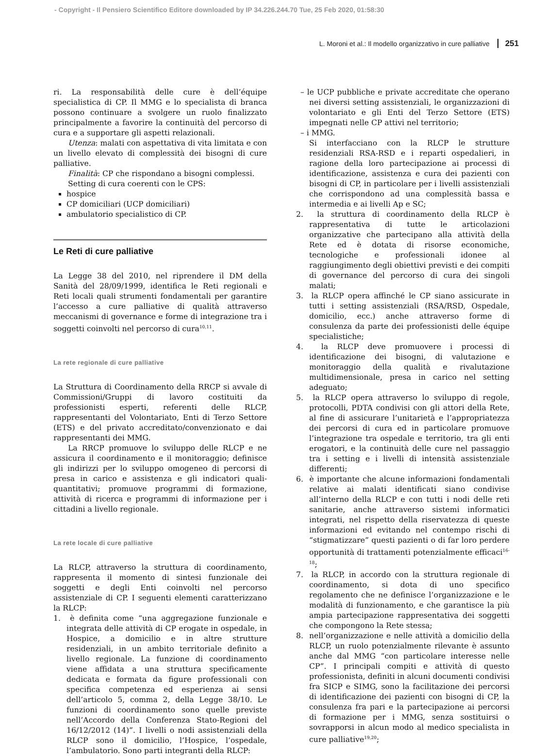- Copyright - Il Pensiero Scientifico Editore downloaded by IP 34.226.244.70 Tue, 25 Feb 2020, 01:58:30
L. Moroni et al.: Il modello organizzativo in cure palliative 251
ri. La responsabilità delle cure è dell’équipe specialistica di CP. Il MMG e lo specialista di branca possono continuare a svolgere un ruolo finalizzato principalmente a favorire la continuità del percorso di cura e a supportare gli aspetti relazionali.
Utenza: malati con aspettativa di vita limitata e con un livello elevato di complessità dei bisogni di cure palliative.
Finalità: CP che rispondano a bisogni complessi.
Setting di cura coerenti con le CPS:
hospice
CP domiciliari (UCP domiciliari)
ambulatorio specialistico di CP.
Le Reti di cure palliative
La Legge 38 del 2010, nel riprendere il DM della Sanità del 28/09/1999, identifica le Reti regionali e Reti locali quali strumenti fondamentali per garantire l’accesso a cure palliative di qualità attraverso meccanismi di governance e forme di integrazione tra i soggetti coinvolti nel percorso di cura<sup>10,11</sup>.
La rete regionale di cure palliative
La Struttura di Coordinamento della RRCP si avvale di Commissioni/Gruppi di lavoro costituiti da professionisti esperti, referenti delle RLCP, rappresentanti del Volontariato, Enti di Terzo Settore (ETS) e del privato accreditato/convenzionato e dai rappresentanti dei MMG.
La RRCP promuove lo sviluppo delle RLCP e ne assicura il coordinamento e il monitoraggio; definisce gli indirizzi per lo sviluppo omogeneo di percorsi di presa in carico e assistenza e gli indicatori quali-quantitativi; promuove programmi di formazione, attività di ricerca e programmi di informazione per i cittadini a livello regionale.
La rete locale di cure palliative
La RLCP, attraverso la struttura di coordinamento, rappresenta il momento di sintesi funzionale dei soggetti e degli Enti coinvolti nel percorso assistenziale di CP. I seguenti elementi caratterizzano la RLCP:
1. è definita come “una aggregazione funzionale e integrata delle attività di CP erogate in ospedale, in Hospice, a domicilio e in altre strutture residenziali, in un ambito territoriale definito a livello regionale. La funzione di coordinamento viene affidata a una struttura specificamente dedicata e formata da figure professionali con specifica competenza ed esperienza ai sensi dell’articolo 5, comma 2, della Legge 38/10. Le funzioni di coordinamento sono quelle previste nell’Accordo della Conferenza Stato-Regioni del 16/12/2012 (14)”. I livelli o nodi assistenziali della RLCP sono il domicilio, l’Hospice, l’ospedale, l’ambulatorio. Sono parti integranti della RLCP:
– le UCP pubbliche e private accreditate che operano nei diversi setting assistenziali, le organizzazioni di volontariato e gli Enti del Terzo Settore (ETS) impegnati nelle CP attivi nel territorio;
– i MMG.
Si interfacciano con la RLCP le strutture residenziali RSA-RSD e i reparti ospedalieri, in ragione della loro partecipazione ai processi di identificazione, assistenza e cura dei pazienti con bisogni di CP, in particolare per i livelli assistenziali che corrispondono ad una complessità bassa e intermedia e ai livelli Ap e SC;
2. la struttura di coordinamento della RLCP è rappresentativa di tutte le articolazioni organizzative che partecipano alla attività della Rete ed è dotata di risorse economiche, tecnologiche e professionali idonee al raggiungimento degli obiettivi previsti e dei compiti di governance del percorso di cura dei singoli malati;
3. la RLCP opera affinché le CP siano assicurate in tutti i setting assistenziali (RSA/RSD, Ospedale, domicilio, ecc.) anche attraverso forme di consulenza da parte dei professionisti delle équipe specialistiche;
4. la RLCP deve promuovere i processi di identificazione dei bisogni, di valutazione e monitoraggio della qualità e rivalutazione multidimensionale, presa in carico nel setting adeguato;
5. la RLCP opera attraverso lo sviluppo di regole, protocolli, PDTA condivisi con gli attori della Rete, al fine di assicurare l’unitarietà e l’appropriatezza dei percorsi di cura ed in particolare promuove l’integrazione tra ospedale e territorio, tra gli enti erogatori, e la continuità delle cure nel passaggio tra i setting e i livelli di intensità assistenziale differenti;
6. è importante che alcune informazioni fondamentali relative ai malati identificati siano condivise all’interno della RLCP e con tutti i nodi delle reti sanitarie, anche attraverso sistemi informatici integrati, nel rispetto della riservatezza di queste informazioni ed evitando nel contempo rischi di “stigmatizzare” questi pazienti o di far loro perdere opportunità di trattamenti potenzialmente efficaci<sup>16-18</sup>;
7. la RLCP, in accordo con la struttura regionale di coordinamento, si dota di uno specifico regolamento che ne definisce l’organizzazione e le modalità di funzionamento, e che garantisce la più ampia partecipazione rappresentativa dei soggetti che compongono la Rete stessa;
8. nell’organizzazione e nelle attività a domicilio della RLCP, un ruolo potenzialmente rilevante è assunto anche dal MMG “con particolare interesse nelle CP”. I principali compiti e attività di questo professionista, definiti in alcuni documenti condivisi fra SICP e SIMG, sono la facilitazione dei percorsi di identificazione dei pazienti con bisogni di CP, la consulenza fra pari e la partecipazione ai percorsi di formazione per i MMG, senza sostituirsi o sovrapporsi in alcun modo al medico specialista in cure palliative<sup>19,20</sup>;